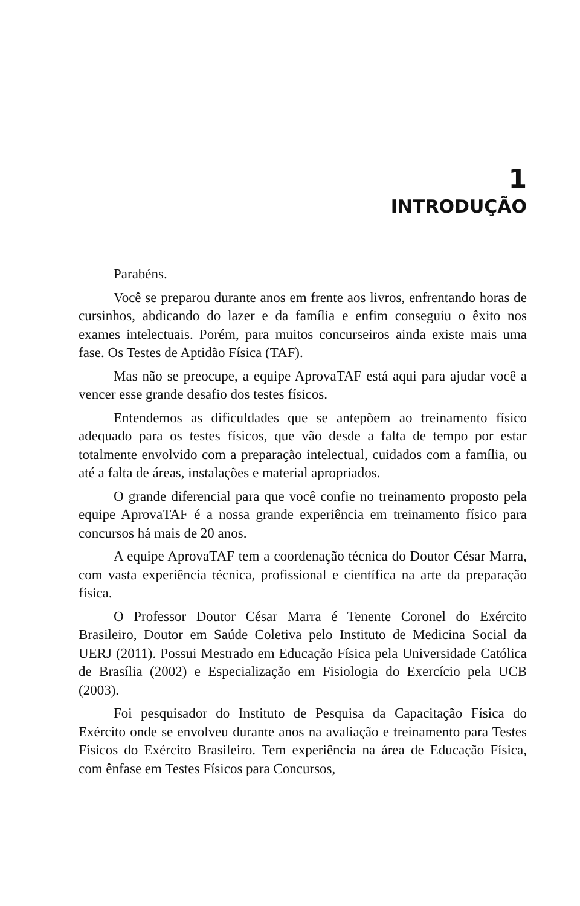1
INTRODUÇÃO
Parabéns.
Você se preparou durante anos em frente aos livros, enfrentando horas de cursinhos, abdicando do lazer e da família e enfim conseguiu o êxito nos exames intelectuais. Porém, para muitos concurseiros ainda existe mais uma fase. Os Testes de Aptidão Física (TAF).
Mas não se preocupe, a equipe AprovaTAF está aqui para ajudar você a vencer esse grande desafio dos testes físicos.
Entendemos as dificuldades que se antepõem ao treinamento físico adequado para os testes físicos, que vão desde a falta de tempo por estar totalmente envolvido com a preparação intelectual, cuidados com a família, ou até a falta de áreas, instalações e material apropriados.
O grande diferencial para que você confie no treinamento proposto pela equipe AprovaTAF é a nossa grande experiência em treinamento físico para concursos há mais de 20 anos.
A equipe AprovaTAF tem a coordenação técnica do Doutor César Marra, com vasta experiência técnica, profissional e científica na arte da preparação física.
O Professor Doutor César Marra é Tenente Coronel do Exército Brasileiro, Doutor em Saúde Coletiva pelo Instituto de Medicina Social da UERJ (2011). Possui Mestrado em Educação Física pela Universidade Católica de Brasília (2002) e Especialização em Fisiologia do Exercício pela UCB (2003).
Foi pesquisador do Instituto de Pesquisa da Capacitação Física do Exército onde se envolveu durante anos na avaliação e treinamento para Testes Físicos do Exército Brasileiro. Tem experiência na área de Educação Física, com ênfase em Testes Físicos para Concursos,